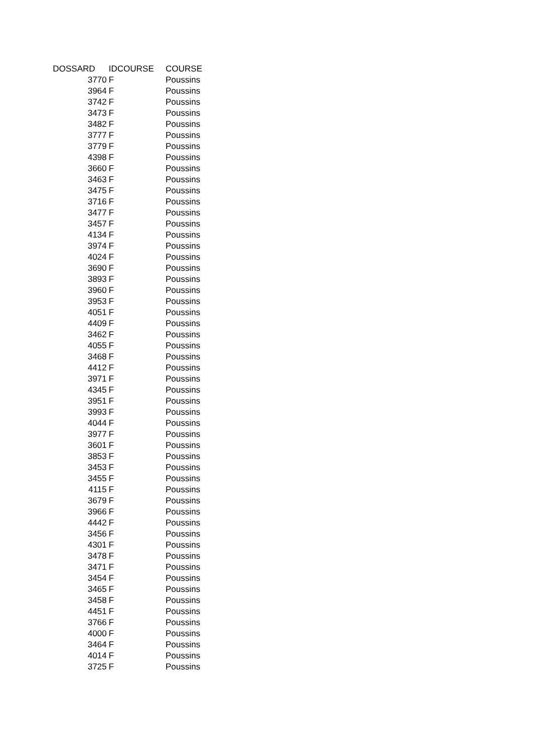| DOSSARD | IDCOURSE | COURSE |
| --- | --- | --- |
| 3770 | F | Poussins |
| 3964 | F | Poussins |
| 3742 | F | Poussins |
| 3473 | F | Poussins |
| 3482 | F | Poussins |
| 3777 | F | Poussins |
| 3779 | F | Poussins |
| 4398 | F | Poussins |
| 3660 | F | Poussins |
| 3463 | F | Poussins |
| 3475 | F | Poussins |
| 3716 | F | Poussins |
| 3477 | F | Poussins |
| 3457 | F | Poussins |
| 4134 | F | Poussins |
| 3974 | F | Poussins |
| 4024 | F | Poussins |
| 3690 | F | Poussins |
| 3893 | F | Poussins |
| 3960 | F | Poussins |
| 3953 | F | Poussins |
| 4051 | F | Poussins |
| 4409 | F | Poussins |
| 3462 | F | Poussins |
| 4055 | F | Poussins |
| 3468 | F | Poussins |
| 4412 | F | Poussins |
| 3971 | F | Poussins |
| 4345 | F | Poussins |
| 3951 | F | Poussins |
| 3993 | F | Poussins |
| 4044 | F | Poussins |
| 3977 | F | Poussins |
| 3601 | F | Poussins |
| 3853 | F | Poussins |
| 3453 | F | Poussins |
| 3455 | F | Poussins |
| 4115 | F | Poussins |
| 3679 | F | Poussins |
| 3966 | F | Poussins |
| 4442 | F | Poussins |
| 3456 | F | Poussins |
| 4301 | F | Poussins |
| 3478 | F | Poussins |
| 3471 | F | Poussins |
| 3454 | F | Poussins |
| 3465 | F | Poussins |
| 3458 | F | Poussins |
| 4451 | F | Poussins |
| 3766 | F | Poussins |
| 4000 | F | Poussins |
| 3464 | F | Poussins |
| 4014 | F | Poussins |
| 3725 | F | Poussins |